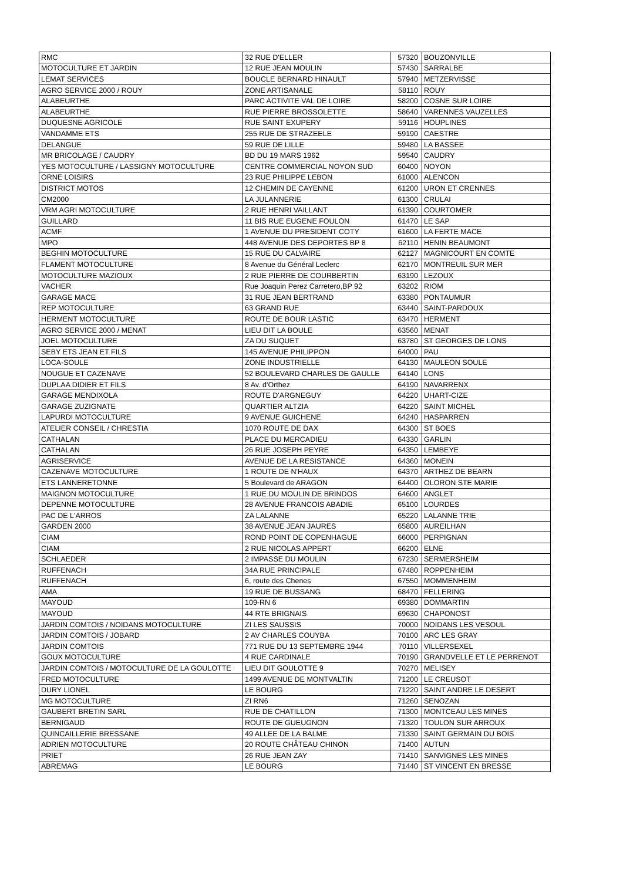| RMC | 32 RUE D'ELLER | 57320 | BOUZONVILLE |
| MOTOCULTURE ET JARDIN | 12 RUE JEAN MOULIN | 57430 | SARRALBE |
| LEMAT SERVICES | BOUCLE BERNARD HINAULT | 57940 | METZERVISSE |
| AGRO SERVICE 2000 / ROUY | ZONE ARTISANALE | 58110 | ROUY |
| ALABEURTHE | PARC ACTIVITE VAL DE LOIRE | 58200 | COSNE SUR LOIRE |
| ALABEURTHE | RUE PIERRE BROSSOLETTE | 58640 | VARENNES VAUZELLES |
| DUQUESNE AGRICOLE | RUE SAINT EXUPERY | 59116 | HOUPLINES |
| VANDAMME ETS | 255 RUE DE STRAZEELE | 59190 | CAESTRE |
| DELANGUE | 59 RUE DE LILLE | 59480 | LA BASSEE |
| MR BRICOLAGE / CAUDRY | BD DU 19 MARS 1962 | 59540 | CAUDRY |
| YES MOTOCULTURE / LASSIGNY MOTOCULTURE | CENTRE COMMERCIAL NOYON SUD | 60400 | NOYON |
| ORNE LOISIRS | 23 RUE PHILIPPE LEBON | 61000 | ALENCON |
| DISTRICT MOTOS | 12 CHEMIN DE CAYENNE | 61200 | URON ET CRENNES |
| CM2000 | LA JULANNERIE | 61300 | CRULAI |
| VRM AGRI MOTOCULTURE | 2 RUE HENRI VAILLANT | 61390 | COURTOMER |
| GUILLARD | 11 BIS RUE EUGENE FOULON | 61470 | LE SAP |
| ACMF | 1 AVENUE DU PRESIDENT COTY | 61600 | LA FERTE MACE |
| MPO | 448 AVENUE DES DEPORTES BP 8 | 62110 | HENIN BEAUMONT |
| BEGHIN MOTOCULTURE | 15 RUE DU CALVAIRE | 62127 | MAGNICOURT EN COMTE |
| FLAMENT MOTOCULTURE | 8 Avenue du Général Leclerc | 62170 | MONTREUIL SUR MER |
| MOTOCULTURE MAZIOUX | 2 RUE PIERRE DE COURBERTIN | 63190 | LEZOUX |
| VACHER | Rue Joaquin Perez Carretero,BP 92 | 63202 | RIOM |
| GARAGE MACE | 31 RUE JEAN BERTRAND | 63380 | PONTAUMUR |
| REP MOTOCULTURE | 63 GRAND RUE | 63440 | SAINT-PARDOUX |
| HERMENT MOTOCULTURE | ROUTE DE BOUR LASTIC | 63470 | HERMENT |
| AGRO SERVICE 2000 / MENAT | LIEU DIT LA BOULE | 63560 | MENAT |
| JOEL MOTOCULTURE | ZA DU SUQUET | 63780 | ST GEORGES DE LONS |
| SEBY ETS JEAN ET FILS | 145 AVENUE PHILIPPON | 64000 | PAU |
| LOCA-SOULE | ZONE INDUSTRIELLE | 64130 | MAULEON SOULE |
| NOUGUE ET CAZENAVE | 52 BOULEVARD CHARLES DE GAULLE | 64140 | LONS |
| DUPLAA DIDIER ET FILS | 8 Av. d'Orthez | 64190 | NAVARRENX |
| GARAGE MENDIXOLA | ROUTE D'ARGNEGUY | 64220 | UHART-CIZE |
| GARAGE ZUZIGNATE | QUARTIER ALTZIA | 64220 | SAINT MICHEL |
| LAPURDI MOTOCULTURE | 9 AVENUE GUICHENE | 64240 | HASPARREN |
| ATELIER CONSEIL / CHRESTIA | 1070 ROUTE DE DAX | 64300 | ST BOES |
| CATHALAN | PLACE DU MERCADIEU | 64330 | GARLIN |
| CATHALAN | 26 RUE JOSEPH PEYRE | 64350 | LEMBEYE |
| AGRISERVICE | AVENUE DE LA RESISTANCE | 64360 | MONEIN |
| CAZENAVE MOTOCULTURE | 1 ROUTE DE N'HAUX | 64370 | ARTHEZ DE BEARN |
| ETS LANNERETONNE | 5 Boulevard de ARAGON | 64400 | OLORON STE MARIE |
| MAIGNON MOTOCULTURE | 1 RUE DU MOULIN DE BRINDOS | 64600 | ANGLET |
| DEPENNE MOTOCULTURE | 28 AVENUE FRANCOIS ABADIE | 65100 | LOURDES |
| PAC DE L'ARROS | ZA LALANNE | 65220 | LALANNE TRIE |
| GARDEN 2000 | 38 AVENUE JEAN JAURES | 65800 | AUREILHAN |
| CIAM | ROND POINT DE COPENHAGUE | 66000 | PERPIGNAN |
| CIAM | 2 RUE NICOLAS APPERT | 66200 | ELNE |
| SCHLAEDER | 2 IMPASSE DU MOULIN | 67230 | SERMERSHEIM |
| RUFFENACH | 34A RUE PRINCIPALE | 67480 | ROPPENHEIM |
| RUFFENACH | 6, route des Chenes | 67550 | MOMMENHEIM |
| AMA | 19 RUE DE BUSSANG | 68470 | FELLERING |
| MAYOUD | 109-RN 6 | 69380 | DOMMARTIN |
| MAYOUD | 44 RTE BRIGNAIS | 69630 | CHAPONOST |
| JARDIN COMTOIS / NOIDANS MOTOCULTURE | ZI LES SAUSSIS | 70000 | NOIDANS LES VESOUL |
| JARDIN COMTOIS / JOBARD | 2 AV CHARLES COUYBA | 70100 | ARC LES GRAY |
| JARDIN COMTOIS | 771 RUE DU 13 SEPTEMBRE 1944 | 70110 | VILLERSEXEL |
| GOUX MOTOCULTURE | 4 RUE CARDINALE | 70190 | GRANDVELLE ET LE PERRENOT |
| JARDIN COMTOIS / MOTOCULTURE DE LA GOULOTTE | LIEU DIT GOULOTTE 9 | 70270 | MELISEY |
| FRED MOTOCULTURE | 1499 AVENUE DE MONTVALTIN | 71200 | LE CREUSOT |
| DURY LIONEL | LE BOURG | 71220 | SAINT ANDRE LE DESERT |
| MG MOTOCULTURE | ZI RN6 | 71260 | SENOZAN |
| GAUBERT BRETIN SARL | RUE DE CHATILLON | 71300 | MONTCEAU LES MINES |
| BERNIGAUD | ROUTE DE GUEUGNON | 71320 | TOULON SUR ARROUX |
| QUINCAILLERIE BRESSANE | 49 ALLEE DE LA BALME | 71330 | SAINT GERMAIN DU BOIS |
| ADRIEN MOTOCULTURE | 20 ROUTE CHÂTEAU CHINON | 71400 | AUTUN |
| PRIET | 26 RUE JEAN ZAY | 71410 | SANVIGNES LES MINES |
| ABREMAG | LE BOURG | 71440 | ST VINCENT EN BRESSE |